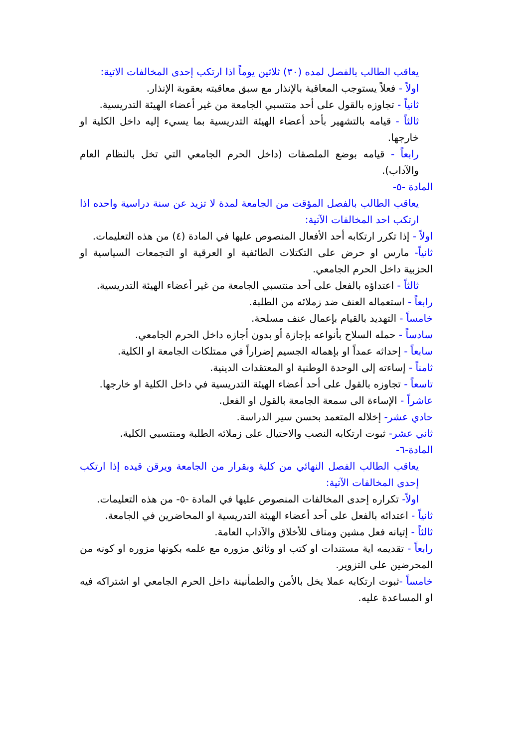يعاقب الطالب بالفصل لمده (٣٠) ثلاثين يوماً اذا ارتكب إحدى المخالفات الاتية:
اولاً - فعلاً يستوجب المعاقبة بالإنذار مع سبق معاقبته بعقوبة الإنذار.
ثانياً - تجاوزه بالقول على أحد منتسبي الجامعة من غير أعضاء الهيئة التدريسية.
ثالثاً - قيامه بالتشهير بأحد أعضاء الهيئة التدريسية بما يسيء إليه داخل الكلية او خارجها.
رابعاً - قيامه بوضع الملصقات (داخل الحرم الجامعي التي تخل بالنظام العام والآداب).
المادة -٥-
يعاقب الطالب بالفصل المؤقت من الجامعة لمدة لا تزيد عن سنة دراسية واحده اذا ارتكب احد المخالفات الآتية:
اولاً - إذا تكرر ارتكابه أحد الأفعال المنصوص عليها في المادة (٤) من هذه التعليمات.
ثانياً- مارس او حرض على التكتلات الطائفية او العرقية او التجمعات السياسية او الحزبية داخل الحرم الجامعي.
ثالثاً - اعتداؤه بالفعل على أحد منتسبي الجامعة من غير أعضاء الهيئة التدريسية.
رابعاً - استعماله العنف ضد زملائه من الطلبة.
خامساً - التهديد بالقيام بإعمال عنف مسلحة.
سادساً - حمله السلاح بأنواعه بإجازة أو بدون أجازه داخل الحرم الجامعي.
سابعاً - إحداثه عمداً او بإهماله الجسيم إضراراً في ممتلكات الجامعة او الكلية.
ثامناً - إساءته إلى الوحدة الوطنية او المعتقدات الدينية.
تاسعاً - تجاوزه بالقول على أحد أعضاء الهيئة التدريسية في داخل الكلية او خارجها.
عاشراً - الإساءة الى سمعة الجامعة بالقول او الفعل.
حادي عشر- إخلاله المتعمد بحسن سير الدراسة.
ثاني عشر- ثبوت ارتكابه النصب والاحتيال على زملائه الطلبة ومنتسبي الكلية.
المادة-٦-
يعاقب الطالب الفصل النهائي من كلية وبقرار من الجامعة ويرقن قيده إذا ارتكب إحدى المخالفات الآتية:
اولاً- تكراره إحدى المخالفات المنصوص عليها في المادة -٥- من هذه التعليمات.
ثانياً - اعتدائه بالفعل على أحد أعضاء الهيئة التدريسية او المحاضرين في الجامعة.
ثالثاً - إتيانه فعل مشين ومناف للأخلاق والآداب العامة.
رابعاً - تقديمه اية مستندات او كتب او وثائق مزوره مع علمه بكونها مزوره او كونه من المحرضين على التزوير.
خامساً -ثبوت ارتكابه عملا يخل بالأمن والطمأنينة داخل الحرم الجامعي او اشتراكه فيه او المساعدة عليه.